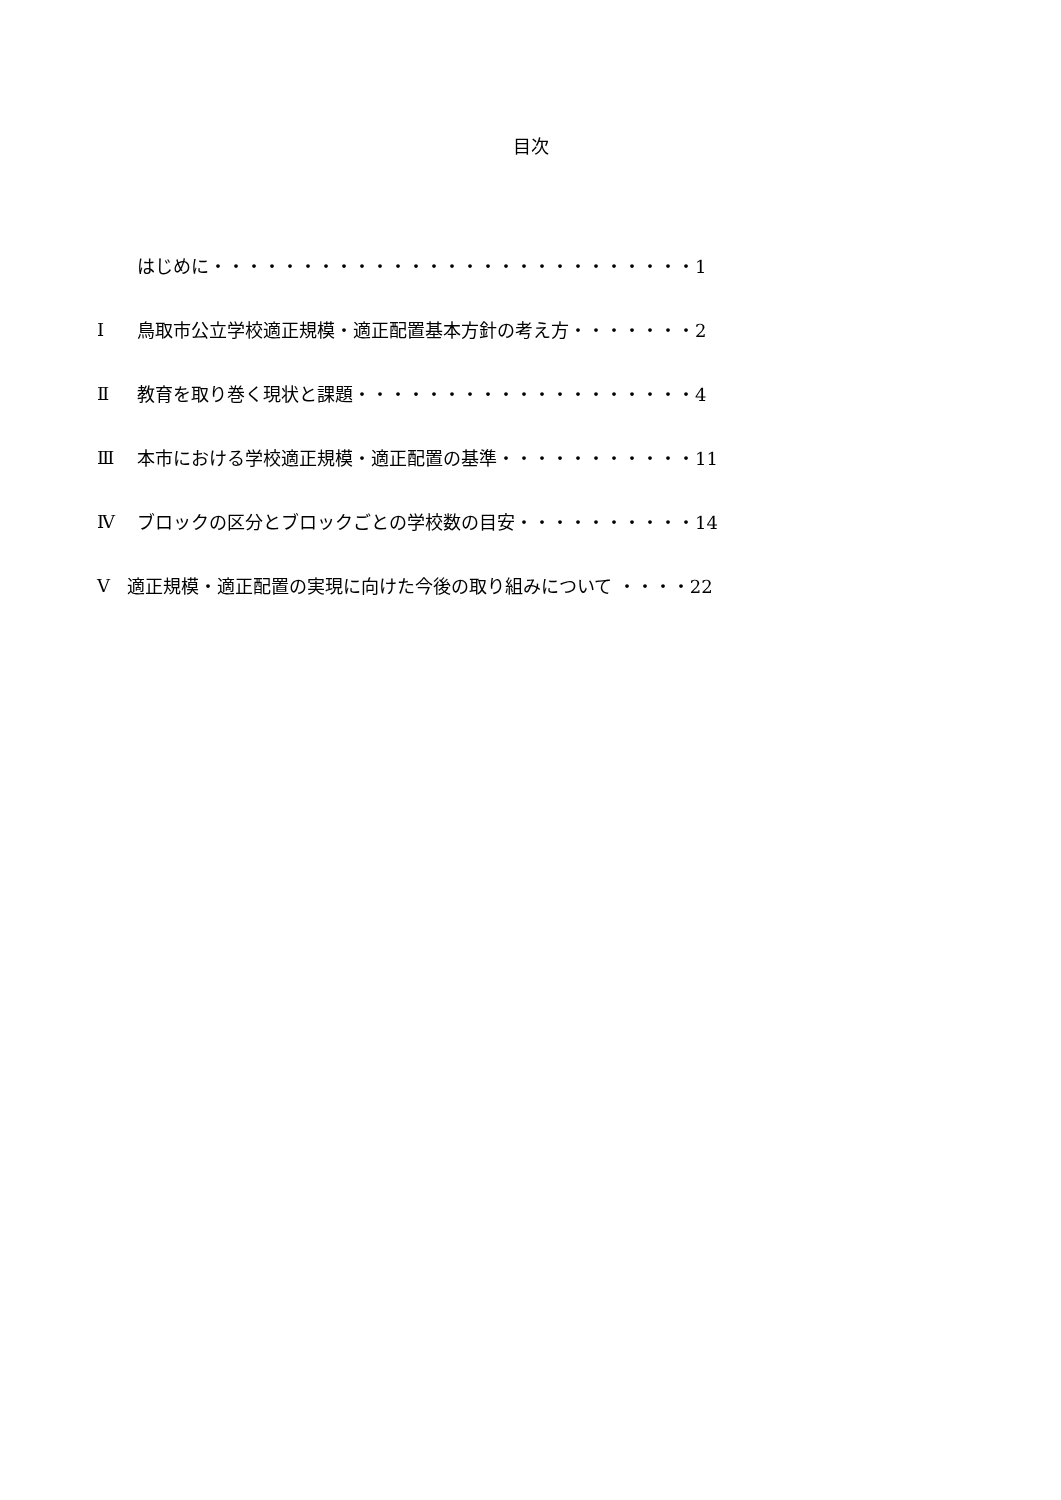目次
はじめに・・・・・・・・・・・・・・・・・・・・・・・・・・・1
Ⅰ 鳥取市公立学校適正規模・適正配置基本方針の考え方・・・・・・・2
Ⅱ 教育を取り巻く現状と課題・・・・・・・・・・・・・・・・・・・4
Ⅲ 本市における学校適正規模・適正配置の基準・・・・・・・・・・・11
Ⅳ ブロックの区分とブロックごとの学校数の目安・・・・・・・・・・14
Ⅴ 適正規模・適正配置の実現に向けた今後の取り組みについて ・・・・22